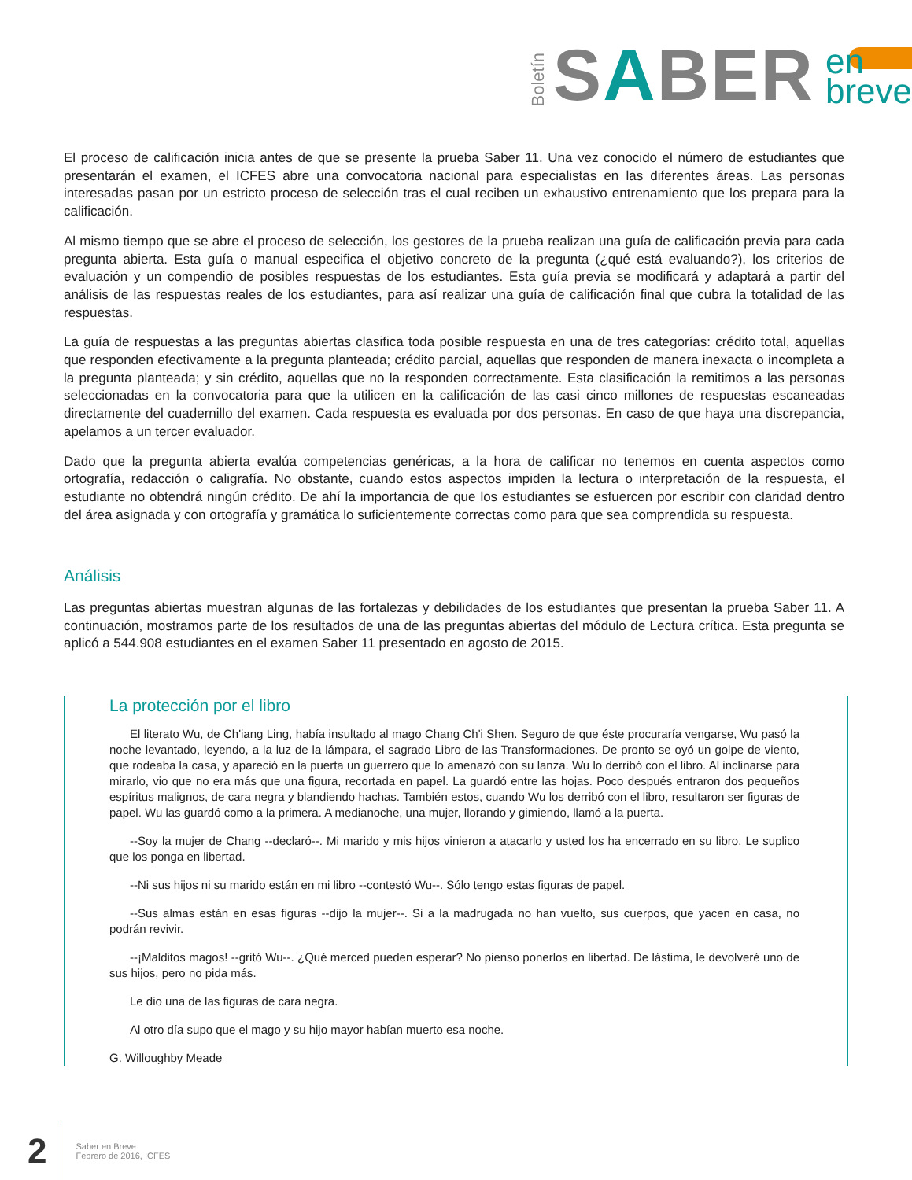Boletín
SABER
en
breve
El proceso de calificación inicia antes de que se presente la prueba Saber 11. Una vez conocido el número de estudiantes que presentarán el examen, el ICFES abre una convocatoria nacional para especialistas en las diferentes áreas. Las personas interesadas pasan por un estricto proceso de selección tras el cual reciben un exhaustivo entrenamiento que los prepara para la calificación.
Al mismo tiempo que se abre el proceso de selección, los gestores de la prueba realizan una guía de calificación previa para cada pregunta abierta. Esta guía o manual especifica el objetivo concreto de la pregunta (¿qué está evaluando?), los criterios de evaluación y un compendio de posibles respuestas de los estudiantes. Esta guía previa se modificará y adaptará a partir del análisis de las respuestas reales de los estudiantes, para así realizar una guía de calificación final que cubra la totalidad de las respuestas.
La guía de respuestas a las preguntas abiertas clasifica toda posible respuesta en una de tres categorías: crédito total, aquellas que responden efectivamente a la pregunta planteada; crédito parcial, aquellas que responden de manera inexacta o incompleta a la pregunta planteada; y sin crédito, aquellas que no la responden correctamente. Esta clasificación la remitimos a las personas seleccionadas en la convocatoria para que la utilicen en la calificación de las casi cinco millones de respuestas escaneadas directamente del cuadernillo del examen. Cada respuesta es evaluada por dos personas. En caso de que haya una discrepancia, apelamos a un tercer evaluador.
Dado que la pregunta abierta evalúa competencias genéricas, a la hora de calificar no tenemos en cuenta aspectos como ortografía, redacción o caligrafía. No obstante, cuando estos aspectos impiden la lectura o interpretación de la respuesta, el estudiante no obtendrá ningún crédito. De ahí la importancia de que los estudiantes se esfuercen por escribir con claridad dentro del área asignada y con ortografía y gramática lo suficientemente correctas como para que sea comprendida su respuesta.
Análisis
Las preguntas abiertas muestran algunas de las fortalezas y debilidades de los estudiantes que presentan la prueba Saber 11. A continuación, mostramos parte de los resultados de una de las preguntas abiertas del módulo de Lectura crítica. Esta pregunta se aplicó a 544.908 estudiantes en el examen Saber 11 presentado en agosto de 2015.
La protección por el libro
El literato Wu, de Ch'iang Ling, había insultado al mago Chang Ch'i Shen. Seguro de que éste procuraría vengarse, Wu pasó la noche levantado, leyendo, a la luz de la lámpara, el sagrado Libro de las Transformaciones. De pronto se oyó un golpe de viento, que rodeaba la casa, y apareció en la puerta un guerrero que lo amenazó con su lanza. Wu lo derribó con el libro. Al inclinarse para mirarlo, vio que no era más que una figura, recortada en papel. La guardó entre las hojas. Poco después entraron dos pequeños espíritus malignos, de cara negra y blandiendo hachas. También estos, cuando Wu los derribó con el libro, resultaron ser figuras de papel. Wu las guardó como a la primera. A medianoche, una mujer, llorando y gimiendo, llamó a la puerta.
--Soy la mujer de Chang --declaró--. Mi marido y mis hijos vinieron a atacarlo y usted los ha encerrado en su libro. Le suplico que los ponga en libertad.
--Ni sus hijos ni su marido están en mi libro --contestó Wu--. Sólo tengo estas figuras de papel.
--Sus almas están en esas figuras --dijo la mujer--. Si a la madrugada no han vuelto, sus cuerpos, que yacen en casa, no podrán revivir.
--¡Malditos magos! --gritó Wu--. ¿Qué merced pueden esperar? No pienso ponerlos en libertad. De lástima, le devolveré uno de sus hijos, pero no pida más.
Le dio una de las figuras de cara negra.
Al otro día supo que el mago y su hijo mayor habían muerto esa noche.
G. Willoughby Meade
2
Saber en Breve
Febrero de 2016, ICFES